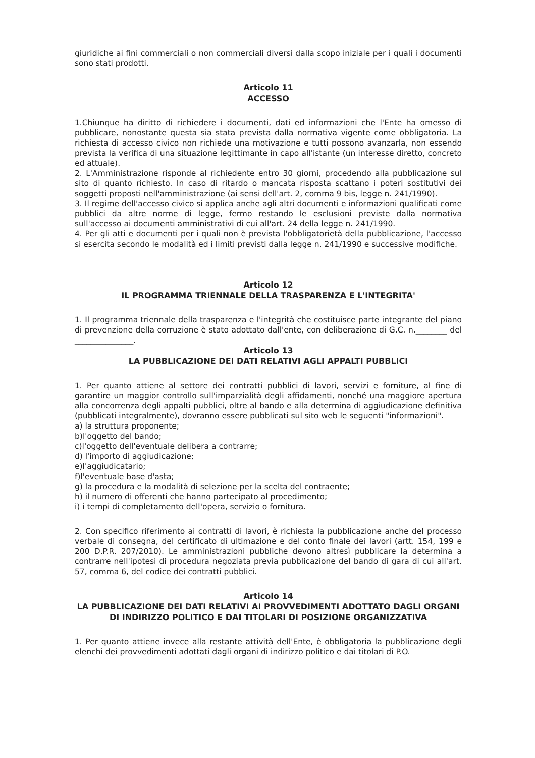giuridiche ai fini commerciali o non commerciali diversi dalla scopo iniziale per i quali i documenti sono stati prodotti.
Articolo 11
ACCESSO
1.Chiunque ha diritto di richiedere i documenti, dati ed informazioni che l'Ente ha omesso di pubblicare, nonostante questa sia stata prevista dalla normativa vigente come obbligatoria. La richiesta di accesso civico non richiede una motivazione e tutti possono avanzarla, non essendo prevista la verifica di una situazione legittimante in capo all'istante (un interesse diretto, concreto ed attuale).
2. L'Amministrazione risponde al richiedente entro 30 giorni, procedendo alla pubblicazione sul sito di quanto richiesto. In caso di ritardo o mancata risposta scattano i poteri sostitutivi dei soggetti proposti nell'amministrazione (ai sensi dell'art. 2, comma 9 bis, legge n. 241/1990).
3. Il regime dell'accesso civico si applica anche agli altri documenti e informazioni qualificati come pubblici da altre norme di legge, fermo restando le esclusioni previste dalla normativa sull'accesso ai documenti amministrativi di cui all'art. 24 della legge n. 241/1990.
4. Per gli atti e documenti per i quali non è prevista l'obbligatorietà della pubblicazione, l'accesso si esercita secondo le modalità ed i limiti previsti dalla legge n. 241/1990 e successive modifiche.
Articolo 12
IL PROGRAMMA TRIENNALE DELLA TRASPARENZA E L'INTEGRITA'
1. Il programma triennale della trasparenza e l'integrità che costituisce parte integrante del piano di prevenzione della corruzione è stato adottato dall'ente, con deliberazione di G.C. n.________ del _______________.
Articolo 13
LA PUBBLICAZIONE DEI DATI RELATIVI AGLI APPALTI PUBBLICI
1. Per quanto attiene al settore dei contratti pubblici di lavori, servizi e forniture, al fine di garantire un maggior controllo sull'imparzialità degli affidamenti, nonché una maggiore apertura alla concorrenza degli appalti pubblici, oltre al bando e alla determina di aggiudicazione definitiva (pubblicati integralmente), dovranno essere pubblicati sul sito web le seguenti "informazioni".
a) la struttura proponente;
b)l'oggetto del bando;
c)l'oggetto dell'eventuale delibera a contrarre;
d) l'importo di aggiudicazione;
e)l'aggiudicatario;
f)l'eventuale base d'asta;
g) la procedura e la modalità di selezione per la scelta del contraente;
h) il numero di offerenti che hanno partecipato al procedimento;
i) i tempi di completamento dell'opera, servizio o fornitura.
2. Con specifico riferimento ai contratti di lavori, è richiesta la pubblicazione anche del processo verbale di consegna, del certificato di ultimazione e del conto finale dei lavori (artt. 154, 199 e 200 D.P.R. 207/2010). Le amministrazioni pubbliche devono altresì pubblicare la determina a contrarre nell'ipotesi di procedura negoziata previa pubblicazione del bando di gara di cui all'art. 57, comma 6, del codice dei contratti pubblici.
Articolo 14
LA PUBBLICAZIONE DEI DATI RELATIVI AI PROVVEDIMENTI ADOTTATO DAGLI ORGANI DI INDIRIZZO POLITICO E DAI TITOLARI DI POSIZIONE ORGANIZZATIVA
1. Per quanto attiene invece alla restante attività dell'Ente, è obbligatoria la pubblicazione degli elenchi dei provvedimenti adottati dagli organi di indirizzo politico e dai titolari di P.O.